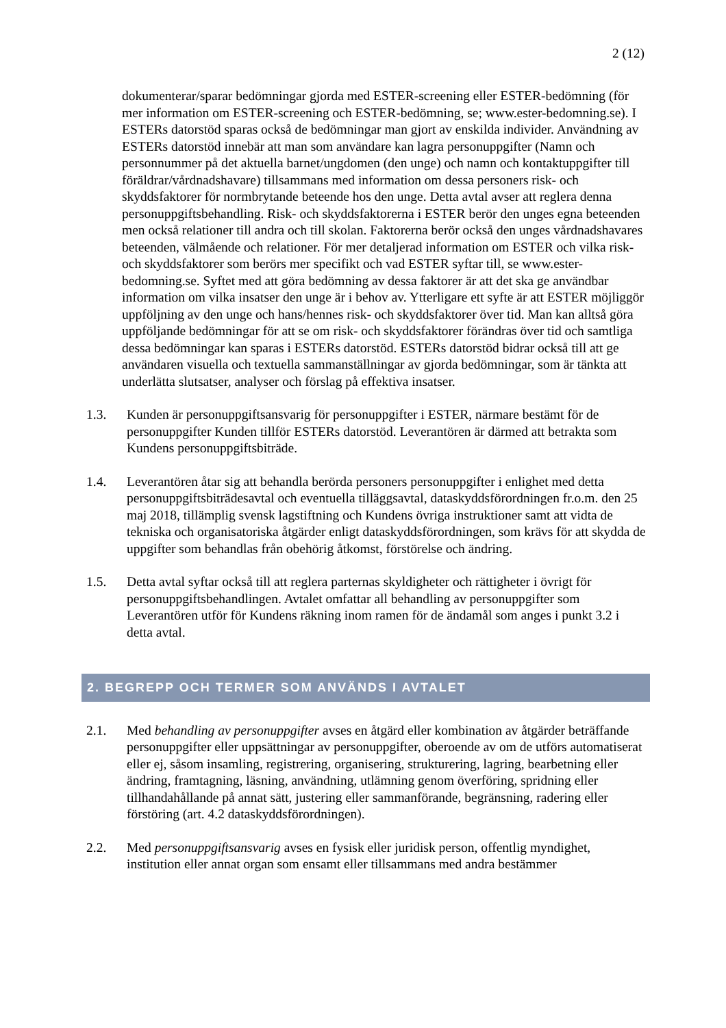2 (12)
dokumenterar/sparar bedömningar gjorda med ESTER-screening eller ESTER-bedömning (för mer information om ESTER-screening och ESTER-bedömning, se; www.ester-bedomning.se). I ESTERs datorstöd sparas också de bedömningar man gjort av enskilda individer. Användning av ESTERs datorstöd innebär att man som användare kan lagra personuppgifter (Namn och personnummer på det aktuella barnet/ungdomen (den unge) och namn och kontaktuppgifter till föräldrar/vårdnadshavare) tillsammans med information om dessa personers risk- och skyddsfaktorer för normbrytande beteende hos den unge. Detta avtal avser att reglera denna personuppgiftsbehandling. Risk- och skyddsfaktorerna i ESTER berör den unges egna beteenden men också relationer till andra och till skolan. Faktorerna berör också den unges vårdnadshavares beteenden, välmående och relationer. För mer detaljerad information om ESTER och vilka risk- och skyddsfaktorer som berörs mer specifikt och vad ESTER syftar till, se www.ester-bedomning.se. Syftet med att göra bedömning av dessa faktorer är att det ska ge användbar information om vilka insatser den unge är i behov av. Ytterligare ett syfte är att ESTER möjliggör uppföljning av den unge och hans/hennes risk- och skyddsfaktorer över tid. Man kan alltså göra uppföljande bedömningar för att se om risk- och skyddsfaktorer förändras över tid och samtliga dessa bedömningar kan sparas i ESTERs datorstöd. ESTERs datorstöd bidrar också till att ge användaren visuella och textuella sammanställningar av gjorda bedömningar, som är tänkta att underlätta slutsatser, analyser och förslag på effektiva insatser.
1.3. Kunden är personuppgiftsansvarig för personuppgifter i ESTER, närmare bestämt för de personuppgifter Kunden tillför ESTERs datorstöd. Leverantören är därmed att betrakta som Kundens personuppgiftsbiträde.
1.4. Leverantören åtar sig att behandla berörda personers personuppgifter i enlighet med detta personuppgiftsbiträdesavtal och eventuella tilläggsavtal, dataskyddsförordningen fr.o.m. den 25 maj 2018, tillämplig svensk lagstiftning och Kundens övriga instruktioner samt att vidta de tekniska och organisatoriska åtgärder enligt dataskyddsförordningen, som krävs för att skydda de uppgifter som behandlas från obehörig åtkomst, förstörelse och ändring.
1.5. Detta avtal syftar också till att reglera parternas skyldigheter och rättigheter i övrigt för personuppgiftsbehandlingen. Avtalet omfattar all behandling av personuppgifter som Leverantören utför för Kundens räkning inom ramen för de ändamål som anges i punkt 3.2 i detta avtal.
2. BEGREPP OCH TERMER SOM ANVÄNDS I AVTALET
2.1. Med behandling av personuppgifter avses en åtgärd eller kombination av åtgärder beträffande personuppgifter eller uppsättningar av personuppgifter, oberoende av om de utförs automatiserat eller ej, såsom insamling, registrering, organisering, strukturering, lagring, bearbetning eller ändring, framtagning, läsning, användning, utlämning genom överföring, spridning eller tillhandahållande på annat sätt, justering eller sammanförande, begränsning, radering eller förstöring (art. 4.2 dataskyddsförordningen).
2.2. Med personuppgiftsansvarig avses en fysisk eller juridisk person, offentlig myndighet, institution eller annat organ som ensamt eller tillsammans med andra bestämmer